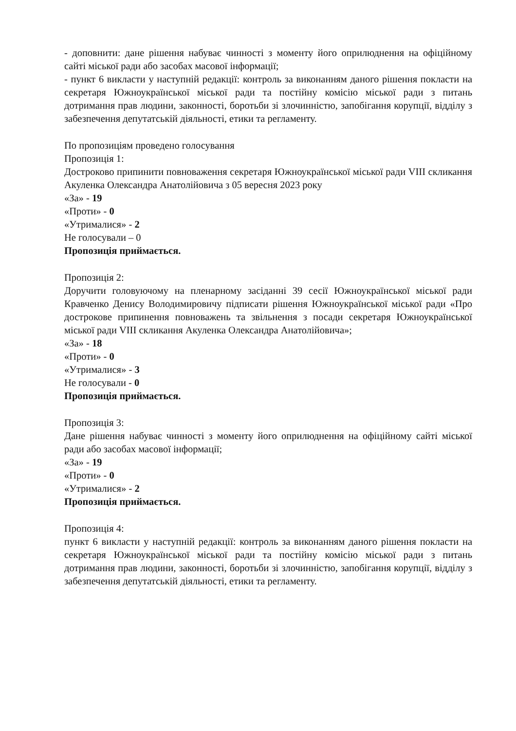- доповнити: дане рішення набуває чинності з моменту його оприлюднення на офіційному сайті міської ради або засобах масової інформації;
- пункт 6 викласти у наступній редакції: контроль за виконанням даного рішення покласти на секретаря Южноукраїнської міської ради та постійну комісію міської ради з питань дотримання прав людини, законності, боротьби зі злочинністю, запобігання корупції, відділу з забезпечення депутатській діяльності, етики та регламенту.
По пропозиціям проведено голосування
Пропозиція 1:
Достроково припинити повноваження секретаря Южноукраїнської міської ради VIII скликання Акуленка Олександра Анатолійовича з 05 вересня 2023 року
«За» - 19
«Проти» - 0
«Утрималися» - 2
Не голосували – 0
Пропозиція приймається.
Пропозиція 2:
Доручити головуючому на пленарному засіданні 39 сесії Южноукраїнської міської ради Кравченко Денису Володимировичу підписати рішення Южноукраїнської міської ради «Про дострокове припинення повноважень та звільнення з посади секретаря Южноукраїнської міської ради VIII скликання Акуленка Олександра Анатолійовича»;
«За» - 18
«Проти» - 0
«Утрималися» - 3
Не голосували - 0
Пропозиція приймається.
Пропозиція 3:
Дане рішення набуває чинності з моменту його оприлюднення на офіційному сайті міської ради або засобах масової інформації;
«За» - 19
«Проти» - 0
«Утрималися» - 2
Пропозиція приймається.
Пропозиція 4:
пункт 6 викласти у наступній редакції: контроль за виконанням даного рішення покласти на секретаря Южноукраїнської міської ради та постійну комісію міської ради з питань дотримання прав людини, законності, боротьби зі злочинністю, запобігання корупції, відділу з забезпечення депутатській діяльності, етики та регламенту.